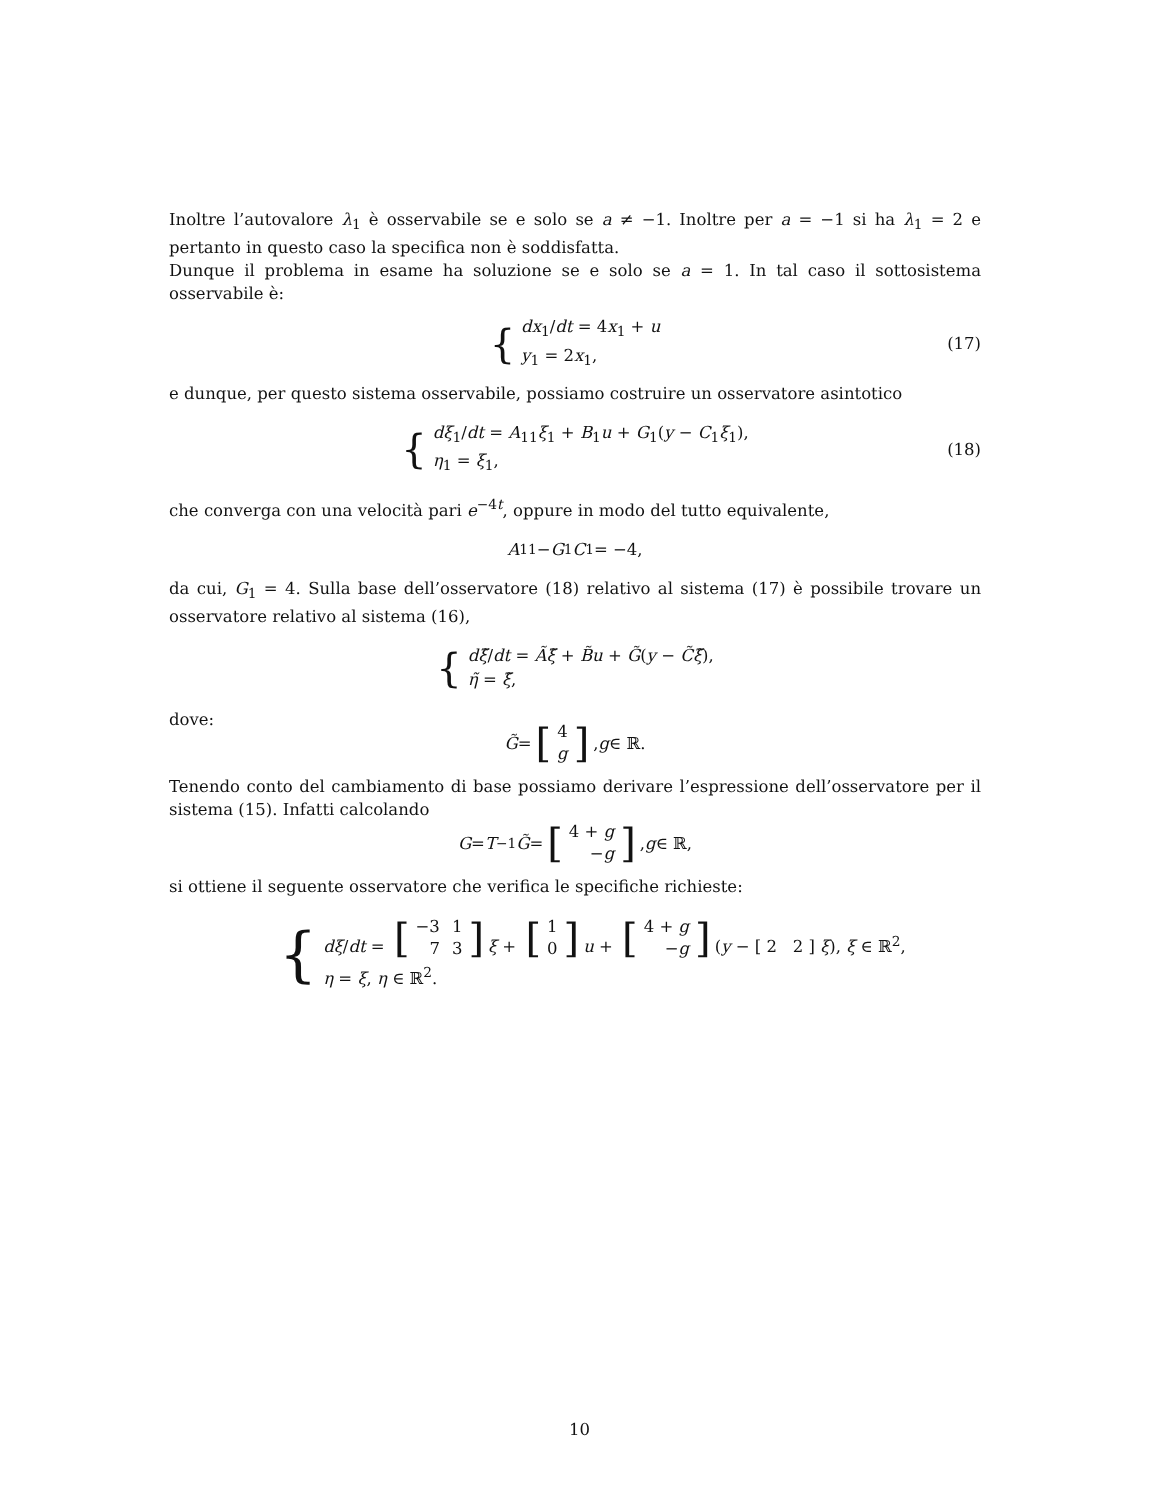Inoltre l’autovalore λ<sub>1</sub> è osservabile se e solo se a ≠ −1. Inoltre per a = −1 si ha λ<sub>1</sub> = 2 e pertanto in questo caso la specifica non è soddisfatta.
Dunque il problema in esame ha soluzione se e solo se a = 1. In tal caso il sottosistema osservabile è:
{
dx<sub>1</sub>/dt = 4x<sub>1</sub> + u
y<sub>1</sub> = 2x<sub>1</sub>,
(17)
e dunque, per questo sistema osservabile, possiamo costruire un osservatore asintotico
{
dξ<sub>1</sub>/dt = A<sub>11</sub>ξ<sub>1</sub> + B<sub>1</sub>u + G<sub>1</sub>(y − C<sub>1</sub>ξ<sub>1</sub>),
η<sub>1</sub> = ξ<sub>1</sub>,
(18)
che converga con una velocità pari e<sup>−4t</sup>, oppure in modo del tutto equivalente,
A<sub>11</sub> − G<sub>1</sub> C<sub>1</sub> = −4,
da cui, G<sub>1</sub> = 4. Sulla base dell’osservatore (18) relativo al sistema (17) è possibile trovare un osservatore relativo al sistema (16),
{
dξ̃/dt = Ãξ̃ + B̃u + G̃(y − C̃ξ̃),
η̃ = ξ̃,
dove:
G̃ = [
| 4 |
| g |
], g ∈ ℝ.
Tenendo conto del cambiamento di base possiamo derivare l’espressione dell’osservatore per il sistema (15). Infatti calcolando
G = T<sup>−1</sup> G̃ = [
| 4 + g |
| − g |
], g ∈ ℝ,
si ottiene il seguente osservatore che verifica le specifiche richieste:
{
dξ/dt = [
| −3 | 1 |
| 7 | 3 |
] ξ + [
| 1 |
| 0 |
] u + [
| 4 + g |
| − g |
] (y − [ 2 2 ] ξ), ξ ∈ ℝ<sup>2</sup>,
η = ξ, η ∈ ℝ<sup>2</sup>.
10